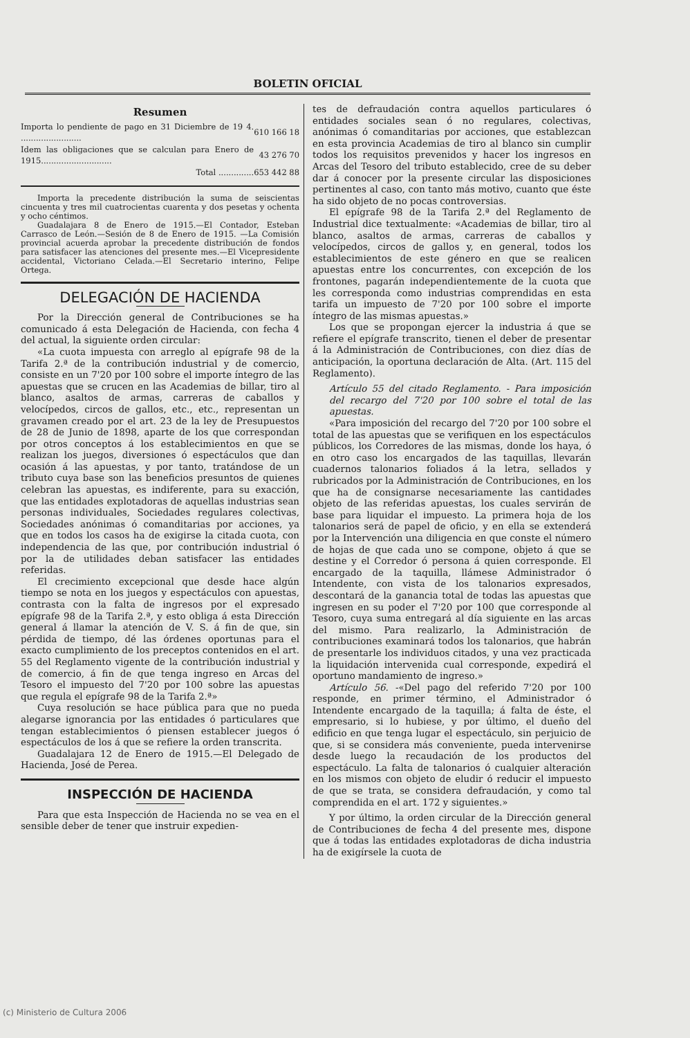BOLETIN OFICIAL
Resumen
| Importa lo pendiente de pago en 31 Diciembre de 19 4. ........................ | 610 166 18 |
| Idem las obligaciones que se calculan para Enero de 1915............................ | 43 276 70 |
| Total .............. | 653 442 88 |
Importa la precedente distribución la suma de seiscientas cincuenta y tres mil cuatrocientas cuarenta y dos pesetas y ochenta y ocho céntimos.
Guadalajara 8 de Enero de 1915.—El Contador, Esteban Carrasco de León.—Sesión de 8 de Enero de 1915. —La Comisión provincial acuerda aprobar la precedente distribución de fondos para satisfacer las atenciones del presente mes.—El Vicepresidente accidental, Victoriano Celada.—El Secretario interino, Felipe Ortega.
DELEGACIÓN DE HACIENDA
Por la Dirección general de Contribuciones se ha comunicado á esta Delegación de Hacienda, con fecha 4 del actual, la siguiente orden circular:
«La cuota impuesta con arreglo al epígrafe 98 de la Tarifa 2.ª de la contribución industrial y de comercio, consiste en un 7'20 por 100 sobre el importe íntegro de las apuestas que se crucen en las Academias de billar, tiro al blanco, asaltos de armas, carreras de caballos y velocípedos, circos de gallos, etc., etc., representan un gravamen creado por el art. 23 de la ley de Presupuestos de 28 de Junio de 1898, aparte de los que correspondan por otros conceptos á los establecimientos en que se realizan los juegos, diversiones ó espectáculos que dan ocasión á las apuestas, y por tanto, tratándose de un tributo cuya base son las beneficios presuntos de quienes celebran las apuestas, es indiferente, para su exacción, que las entidades explotadoras de aquellas industrias sean personas individuales, Sociedades regulares colectivas, Sociedades anónimas ó comanditarias por acciones, ya que en todos los casos ha de exigirse la citada cuota, con independencia de las que, por contribución industrial ó por la de utilidades deban satisfacer las entidades referidas.
El crecimiento excepcional que desde hace algún tiempo se nota en los juegos y espectáculos con apuestas, contrasta con la falta de ingresos por el expresado epígrafe 98 de la Tarifa 2.ª, y esto obliga á esta Dirección general á llamar la atención de V. S. á fin de que, sin pérdida de tiempo, dé las órdenes oportunas para el exacto cumplimiento de los preceptos contenidos en el art. 55 del Reglamento vigente de la contribución industrial y de comercio, á fin de que tenga ingreso en Arcas del Tesoro el impuesto del 7'20 por 100 sobre las apuestas que regula el epígrafe 98 de la Tarifa 2.ª»
Cuya resolución se hace pública para que no pueda alegarse ignorancia por las entidades ó particulares que tengan establecimientos ó piensen establecer juegos ó espectáculos de los á que se refiere la orden transcrita.
Guadalajara 12 de Enero de 1915.—El Delegado de Hacienda, José de Perea.
INSPECCIÓN DE HACIENDA
Para que esta Inspección de Hacienda no se vea en el sensible deber de tener que instruir expedien-
tes de defraudación contra aquellos particulares ó entidades sociales sean ó no regulares, colectivas, anónimas ó comanditarias por acciones, que establezcan en esta provincia Academias de tiro al blanco sin cumplir todos los requisitos prevenidos y hacer los ingresos en Arcas del Tesoro del tributo establecido, cree de su deber dar á conocer por la presente circular las disposiciones pertinentes al caso, con tanto más motivo, cuanto que éste ha sido objeto de no pocas controversias.
El epígrafe 98 de la Tarifa 2.ª del Reglamento de Industrial dice textualmente: «Academias de billar, tiro al blanco, asaltos de armas, carreras de caballos y velocípedos, circos de gallos y, en general, todos los establecimientos de este género en que se realicen apuestas entre los concurrentes, con excepción de los frontones, pagarán independientemente de la cuota que les corresponda como industrias comprendidas en esta tarifa un impuesto de 7'20 por 100 sobre el importe íntegro de las mismas apuestas.»
Los que se propongan ejercer la industria á que se refiere el epígrafe transcrito, tienen el deber de presentar á la Administración de Contribuciones, con diez días de anticipación, la oportuna declaración de Alta. (Art. 115 del Reglamento).
Artículo 55 del citado Reglamento. - Para imposición del recargo del 7'20 por 100 sobre el total de las apuestas.
«Para imposición del recargo del 7'20 por 100 sobre el total de las apuestas que se verifiquen en los espectáculos públicos, los Corredores de las mismas, donde los haya, ó en otro caso los encargados de las taquillas, llevarán cuadernos talonarios foliados á la letra, sellados y rubricados por la Administración de Contribuciones, en los que ha de consignarse necesariamente las cantidades objeto de las referidas apuestas, los cuales servirán de base para liquidar el impuesto. La primera hoja de los talonarios será de papel de oficio, y en ella se extenderá por la Intervención una diligencia en que conste el número de hojas de que cada uno se compone, objeto á que se destine y el Corredor ó persona á quien corresponde. El encargado de la taquilla, llámese Administrador ó Intendente, con vista de los talonarios expresados, descontará de la ganancia total de todas las apuestas que ingresen en su poder el 7'20 por 100 que corresponde al Tesoro, cuya suma entregará al día siguiente en las arcas del mismo. Para realizarlo, la Administración de contribuciones examinará todos los talonarios, que habrán de presentarle los individuos citados, y una vez practicada la liquidación intervenida cual corresponde, expedirá el oportuno mandamiento de ingreso.»
Artículo 56. -«Del pago del referido 7'20 por 100 responde, en primer término, el Administrador ó Intendente encargado de la taquilla; á falta de éste, el empresario, si lo hubiese, y por último, el dueño del edificio en que tenga lugar el espectáculo, sin perjuicio de que, si se considera más conveniente, pueda intervenirse desde luego la recaudación de los productos del espectáculo. La falta de talonarios ó cualquier alteración en los mismos con objeto de eludir ó reducir el impuesto de que se trata, se considera defraudación, y como tal comprendida en el art. 172 y siguientes.»
Y por último, la orden circular de la Dirección general de Contribuciones de fecha 4 del presente mes, dispone que á todas las entidades explotadoras de dicha industria ha de exigírsele la cuota de
(c) Ministerio de Cultura 2006